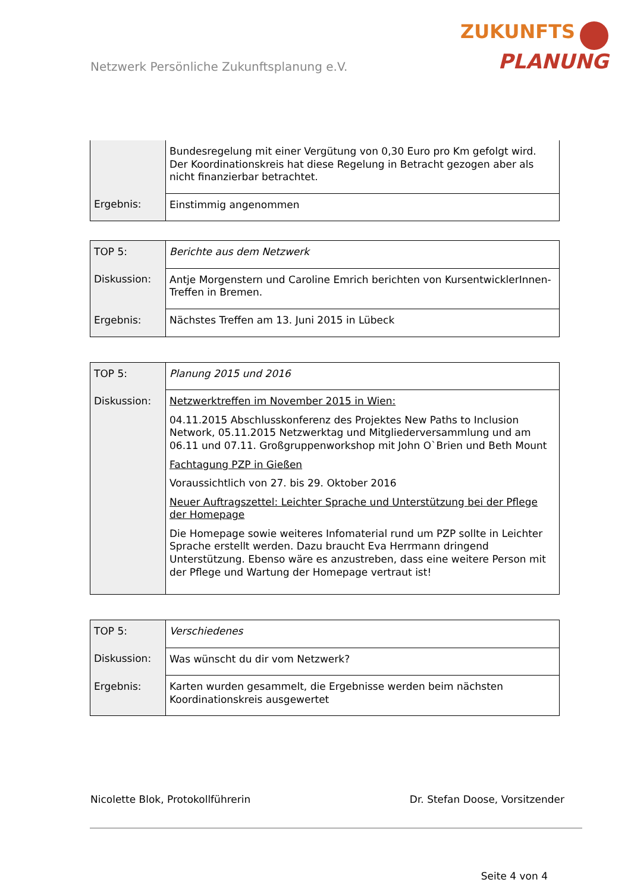Netzwerk Persönliche Zukunftsplanung e.V.
ZUKUNFTS
PLANUNG
| | Bundesregelung mit einer Vergütung von 0,30 Euro pro Km gefolgt wird. Der Koordinationskreis hat diese Regelung in Betracht gezogen aber als nicht finanzierbar betrachtet. |
| Ergebnis: | Einstimmig angenommen |
| TOP 5: | Berichte aus dem Netzwerk |
| Diskussion: | Antje Morgenstern und Caroline Emrich berichten von KursentwicklerInnen-Treffen in Bremen. |
| Ergebnis: | Nächstes Treffen am 13. Juni 2015 in Lübeck |
| TOP 5: | Planung 2015 und 2016 |
| Diskussion: | Netzwerktreffen im November 2015 in Wien: 04.11.2015 Abschlusskonferenz des Projektes New Paths to Inclusion Network, 05.11.2015 Netzwerktag und Mitgliederversammlung und am 06.11 und 07.11. Großgruppenworkshop mit John O`Brien und Beth Mount Fachtagung PZP in Gießen Voraussichtlich von 27. bis 29. Oktober 2016 Neuer Auftragszettel: Leichter Sprache und Unterstützung bei der Pflege der Homepage Die Homepage sowie weiteres Infomaterial rund um PZP sollte in Leichter Sprache erstellt werden. Dazu braucht Eva Herrmann dringend Unterstützung. Ebenso wäre es anzustreben, dass eine weitere Person mit der Pflege und Wartung der Homepage vertraut ist! |
| TOP 5: | Verschiedenes |
| Diskussion: | Was wünscht du dir vom Netzwerk? |
| Ergebnis: | Karten wurden gesammelt, die Ergebnisse werden beim nächsten Koordinationskreis ausgewertet |
Nicolette Blok, Protokollführerin Dr. Stefan Doose, Vorsitzender
Seite 4 von 4